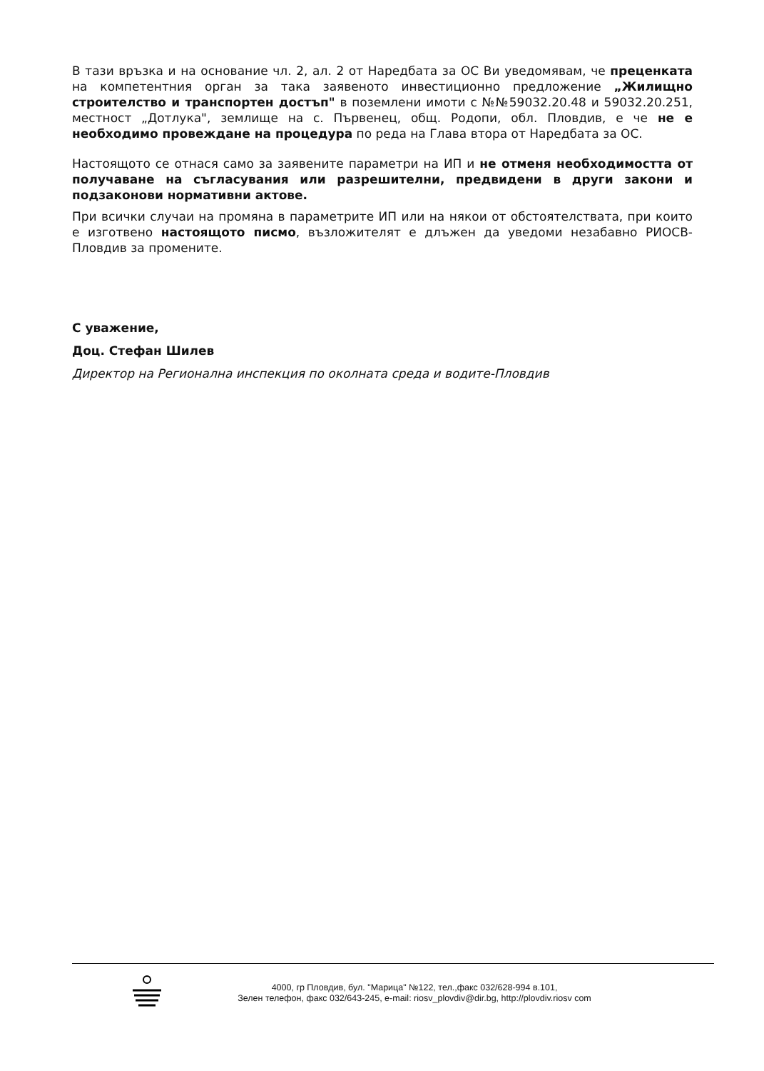В тази връзка и на основание чл. 2, ал. 2 от Наредбата за ОС Ви уведомявам, че преценката на компетентния орган за така заявеното инвестиционно предложение „Жилищно строителство и транспортен достъп" в поземлени имоти с №№59032.20.48 и 59032.20.251, местност „Дотлука", землище на с. Първенец, общ. Родопи, обл. Пловдив, е че не е необходимо провеждане на процедура по реда на Глава втора от Наредбата за ОС.
Настоящото се отнася само за заявените параметри на ИП и не отменя необходимостта от получаване на съгласувания или разрешителни, предвидени в други закони и подзаконови нормативни актове.
При всички случаи на промяна в параметрите ИП или на някои от обстоятелствата, при които е изготвено настоящото писмо, възложителят е длъжен да уведоми незабавно РИОСВ-Пловдив за промените.
С уважение,
Доц. Стефан Шилев
Директор на Регионална инспекция по околната среда и водите-Пловдив
4000, гр Пловдив, бул. "Марица" №122, тел.,факс 032/628-994 в.101,
Зелен телефон, факс 032/643-245, e-mail: riosv_plovdiv@dir.bg, http://plovdiv.riosv com